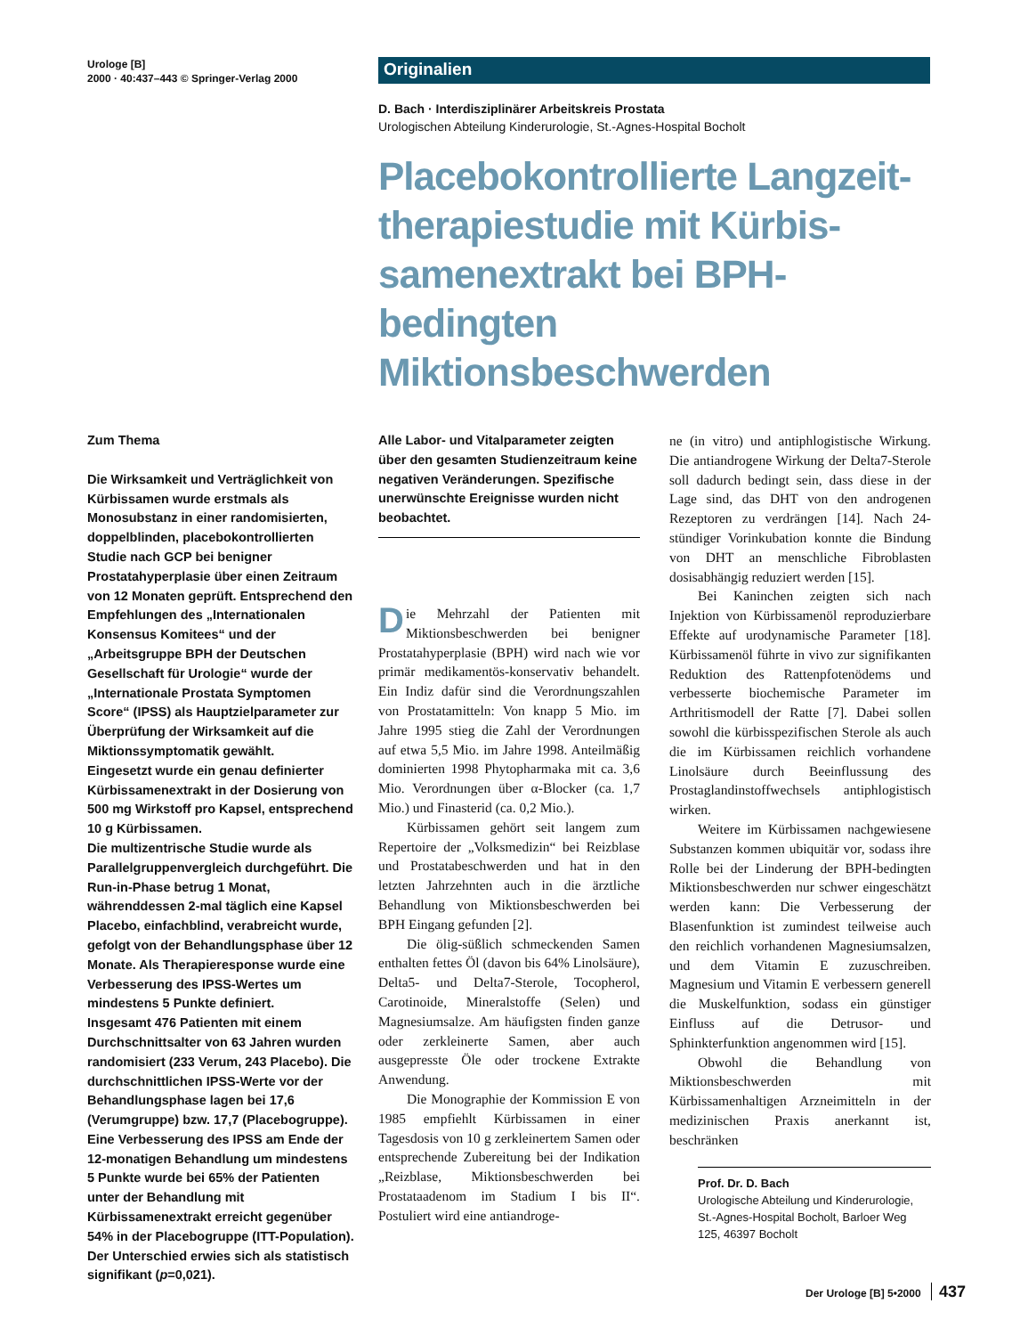Urologe [B]
2000 · 40:437–443 © Springer-Verlag 2000
Originalien
D. Bach · Interdisziplinärer Arbeitskreis Prostata
Urologischen Abteilung Kinderurologie, St.-Agnes-Hospital Bocholt
Placebokontrollierte Langzeit-therapiestudie mit Kürbis-samenextrakt bei BPH-bedingten Miktionsbeschwerden
Zum Thema
Die Wirksamkeit und Verträglichkeit von Kürbissamen wurde erstmals als Monosubstanz in einer randomisierten, doppelblinden, placebokontrollierten Studie nach GCP bei benigner Prostatahyperplasie über einen Zeitraum von 12 Monaten geprüft. Entsprechend den Empfehlungen des „Internationalen Konsensus Komitees“ und der „Arbeitsgruppe BPH der Deutschen Gesellschaft für Urologie“ wurde der „Internationale Prostata Symptomen Score“ (IPSS) als Hauptzielparameter zur Überprüfung der Wirksamkeit auf die Miktionssymptomatik gewählt.
Eingesetzt wurde ein genau definierter Kürbissamenextrakt in der Dosierung von 500 mg Wirkstoff pro Kapsel, entsprechend 10 g Kürbissamen.
Die multizentrische Studie wurde als Parallelgruppenvergleich durchgeführt. Die Run-in-Phase betrug 1 Monat, währenddessen 2-mal täglich eine Kapsel Placebo, einfachblind, verabreicht wurde, gefolgt von der Behandlungsphase über 12 Monate. Als Therapieresponse wurde eine Verbesserung des IPSS-Wertes um mindestens 5 Punkte definiert.
Insgesamt 476 Patienten mit einem Durchschnittsalter von 63 Jahren wurden randomisiert (233 Verum, 243 Placebo). Die durchschnittlichen IPSS-Werte vor der Behandlungsphase lagen bei 17,6 (Verumgruppe) bzw. 17,7 (Placebogruppe). Eine Verbesserung des IPSS am Ende der 12-monatigen Behandlung um mindestens 5 Punkte wurde bei 65% der Patienten unter der Behandlung mit Kürbissamenextrakt erreicht gegenüber 54% in der Placebogruppe (ITT-Population). Der Unterschied erwies sich als statistisch signifikant (p=0,021).
Alle Labor- und Vitalparameter zeigten über den gesamten Studienzeitraum keine negativen Veränderungen. Spezifische unerwünschte Ereignisse wurden nicht beobachtet.
Die Mehrzahl der Patienten mit Miktionsbeschwerden bei benigner Prostatahyperplasie (BPH) wird nach wie vor primär medikamentös-konservativ behandelt. Ein Indiz dafür sind die Verordnungszahlen von Prostatamitteln: Von knapp 5 Mio. im Jahre 1995 stieg die Zahl der Verordnungen auf etwa 5,5 Mio. im Jahre 1998. Anteilmäßig dominierten 1998 Phytopharmaka mit ca. 3,6 Mio. Verordnungen über α-Blocker (ca. 1,7 Mio.) und Finasterid (ca. 0,2 Mio.).
Kürbissamen gehört seit langem zum Repertoire der „Volksmedizin“ bei Reizblase und Prostatabeschwerden und hat in den letzten Jahrzehnten auch in die ärztliche Behandlung von Miktionsbeschwerden bei BPH Eingang gefunden [2].
Die ölig-süßlich schmeckenden Samen enthalten fettes Öl (davon bis 64% Linolsäure), Delta5- und Delta7-Sterole, Tocopherol, Carotinoide, Mineralstoffe (Selen) und Magnesiumsalze. Am häufigsten finden ganze oder zerkleinerte Samen, aber auch ausgepresste Öle oder trockene Extrakte Anwendung.
Die Monographie der Kommission E von 1985 empfiehlt Kürbissamen in einer Tagesdosis von 10 g zerkleinertem Samen oder entsprechende Zubereitung bei der Indikation „Reizblase, Miktionsbeschwerden bei Prostataadenom im Stadium I bis II“. Postuliert wird eine antiandroge-
ne (in vitro) und antiphlogistische Wirkung. Die antiandrogene Wirkung der Delta7-Sterole soll dadurch bedingt sein, dass diese in der Lage sind, das DHT von den androgenen Rezeptoren zu verdrängen [14]. Nach 24-stündiger Vorinkubation konnte die Bindung von DHT an menschliche Fibroblasten dosisabhängig reduziert werden [15].
Bei Kaninchen zeigten sich nach Injektion von Kürbissamenöl reproduzierbare Effekte auf urodynamische Parameter [18]. Kürbissamenöl führte in vivo zur signifikanten Reduktion des Rattenpfotenödems und verbesserte biochemische Parameter im Arthritismodell der Ratte [7]. Dabei sollen sowohl die kürbisspezifischen Sterole als auch die im Kürbissamen reichlich vorhandene Linolsäure durch Beeinflussung des Prostaglandinstoffwechsels antiphlogistisch wirken.
Weitere im Kürbissamen nachgewiesene Substanzen kommen ubiquitär vor, sodass ihre Rolle bei der Linderung der BPH-bedingten Miktionsbeschwerden nur schwer eingeschätzt werden kann: Die Verbesserung der Blasenfunktion ist zumindest teilweise auch den reichlich vorhandenen Magnesiumsalzen, und dem Vitamin E zuzuschreiben. Magnesium und Vitamin E verbessern generell die Muskelfunktion, sodass ein günstiger Einfluss auf die Detrusor- und Sphinkterfunktion angenommen wird [15].
Obwohl die Behandlung von Miktionsbeschwerden mit Kürbissamenhaltigen Arzneimitteln in der medizinischen Praxis anerkannt ist, beschränken
Prof. Dr. D. Bach
Urologische Abteilung und Kinderurologie, St.-Agnes-Hospital Bocholt, Barloer Weg 125, 46397 Bocholt
Der Urologe [B] 5•2000 437